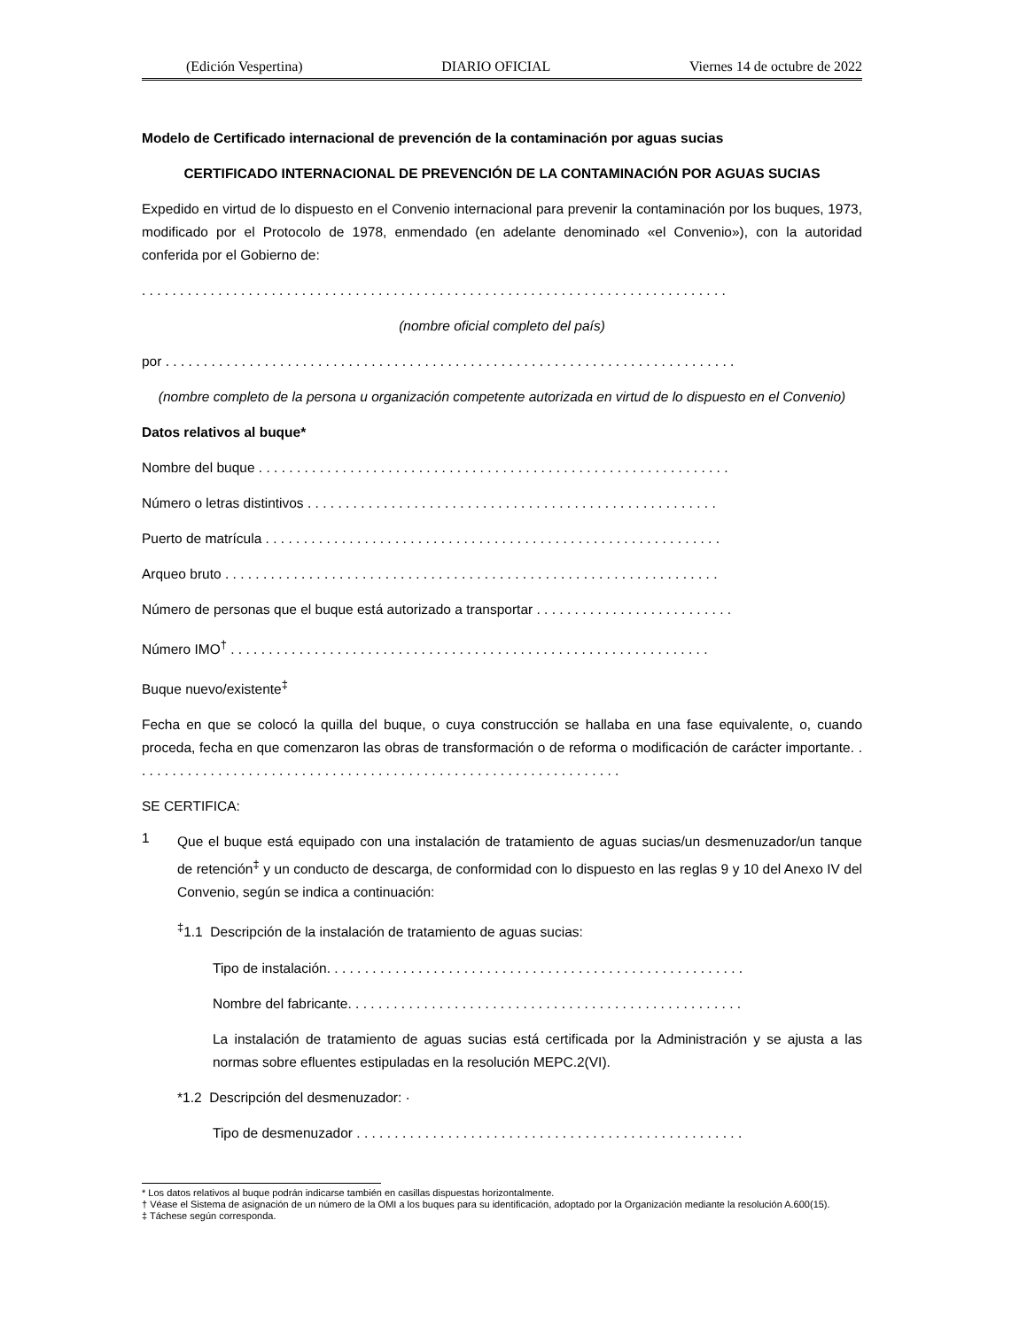(Edición Vespertina) DIARIO OFICIAL Viernes 14 de octubre de 2022
Modelo de Certificado internacional de prevención de la contaminación por aguas sucias
CERTIFICADO INTERNACIONAL DE PREVENCIÓN DE LA CONTAMINACIÓN POR AGUAS SUCIAS
Expedido en virtud de lo dispuesto en el Convenio internacional para prevenir la contaminación por los buques, 1973, modificado por el Protocolo de 1978, enmendado (en adelante denominado «el Convenio»), con la autoridad conferida por el Gobierno de:
. . . . . . . . . . . . . . . . . . . . . . . . . . . . . . . . . . . . . . . . . . . . . . . . . . . . . . . . . . . . . . . . . . . . . . . . . . . . .
(nombre oficial completo del país)
por . . . . . . . . . . . . . . . . . . . . . . . . . . . . . . . . . . . . . . . . . . . . . . . . . . . . . . . . . . . . . . . . . . . . . . . . . . .
(nombre completo de la persona u organización competente autorizada en virtud de lo dispuesto en el Convenio)
Datos relativos al buque*
Nombre del buque . . . . . . . . . . . . . . . . . . . . . . . . . . . . . . . . . . . . . . . . . . . . . . . . . . . . . . . . . . . . . .
Número o letras distintivos . . . . . . . . . . . . . . . . . . . . . . . . . . . . . . . . . . . . . . . . . . . . . . . . . . . . . .
Puerto de matrícula . . . . . . . . . . . . . . . . . . . . . . . . . . . . . . . . . . . . . . . . . . . . . . . . . . . . . . . . . . . .
Arqueo bruto . . . . . . . . . . . . . . . . . . . . . . . . . . . . . . . . . . . . . . . . . . . . . . . . . . . . . . . . . . . . . . . . .
Número de personas que el buque está autorizado a transportar . . . . . . . . . . . . . . . . . . . . . . . . . .
Número IMO<sup>†</sup> . . . . . . . . . . . . . . . . . . . . . . . . . . . . . . . . . . . . . . . . . . . . . . . . . . . . . . . . . . . . . . .
Buque nuevo/existente<sup>‡</sup>
Fecha en que se colocó la quilla del buque, o cuya construcción se hallaba en una fase equivalente, o, cuando proceda, fecha en que comenzaron las obras de transformación o de reforma o modificación de carácter importante. . . . . . . . . . . . . . . . . . . . . . . . . . . . . . . . . . . . . . . . . . . . . . . . . . . . . . . . . . . . . . . . .
SE CERTIFICA:
1
Que el buque está equipado con una instalación de tratamiento de aguas sucias/un desmenuzador/un tanque de retención<sup>‡</sup> y un conducto de descarga, de conformidad con lo dispuesto en las reglas 9 y 10 del Anexo IV del Convenio, según se indica a continuación:
<sup>‡</sup> 1.1 Descripción de la instalación de tratamiento de aguas sucias:
Tipo de instalación. . . . . . . . . . . . . . . . . . . . . . . . . . . . . . . . . . . . . . . . . . . . . . . . . . . . . . .
Nombre del fabricante. . . . . . . . . . . . . . . . . . . . . . . . . . . . . . . . . . . . . . . . . . . . . . . . . . . .
La instalación de tratamiento de aguas sucias está certificada por la Administración y se ajusta a las normas sobre efluentes estipuladas en la resolución MEPC.2(VI).
*1.2 Descripción del desmenuzador: ·
Tipo de desmenuzador . . . . . . . . . . . . . . . . . . . . . . . . . . . . . . . . . . . . . . . . . . . . . . . . . . .
* Los datos relativos al buque podrán indicarse también en casillas dispuestas horizontalmente.
† Véase el Sistema de asignación de un número de la OMI a los buques para su identificación, adoptado por la Organización mediante la resolución A.600(15).
‡ Táchese según corresponda.